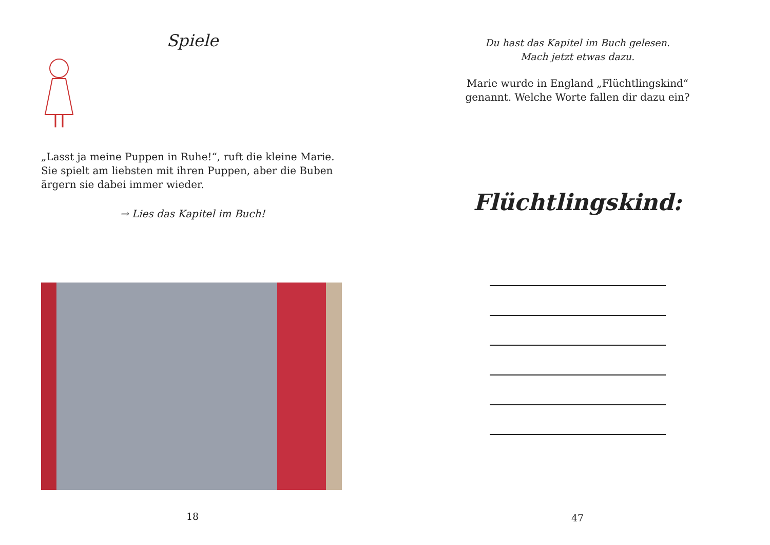Spiele
„Lasst ja meine Puppen in Ruhe!“, ruft die kleine Marie. Sie spielt am liebsten mit ihren Puppen, aber die Buben ärgern sie dabei immer wieder.
→ Lies das Kapitel im Buch!
18
Du hast das Kapitel im Buch gelesen.
Mach jetzt etwas dazu.
Marie wurde in England „Flüchtlingskind“
genannt. Welche Worte fallen dir dazu ein?
Flüchtlingskind:
47